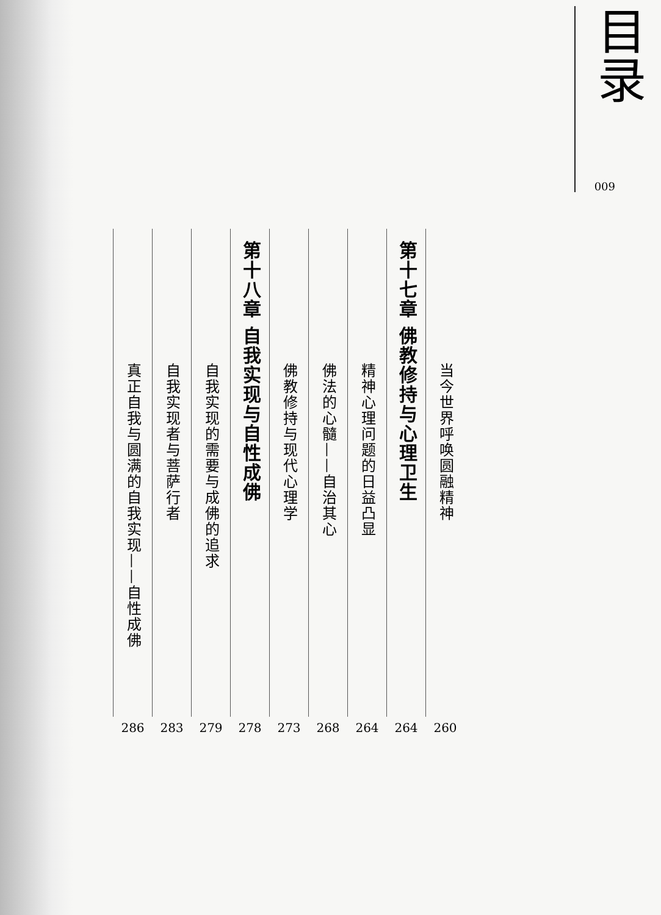目录
009
当今世界呼唤圆融精神
260
第十七章 佛教修持与心理卫生
264
精神心理问题的日益凸显
264
佛法的心髓——自治其心
268
佛教修持与现代心理学
273
第十八章 自我实现与自性成佛
278
自我实现的需要与成佛的追求
279
自我实现者与菩萨行者
283
真正自我与圆满的自我实现——自性成佛
286